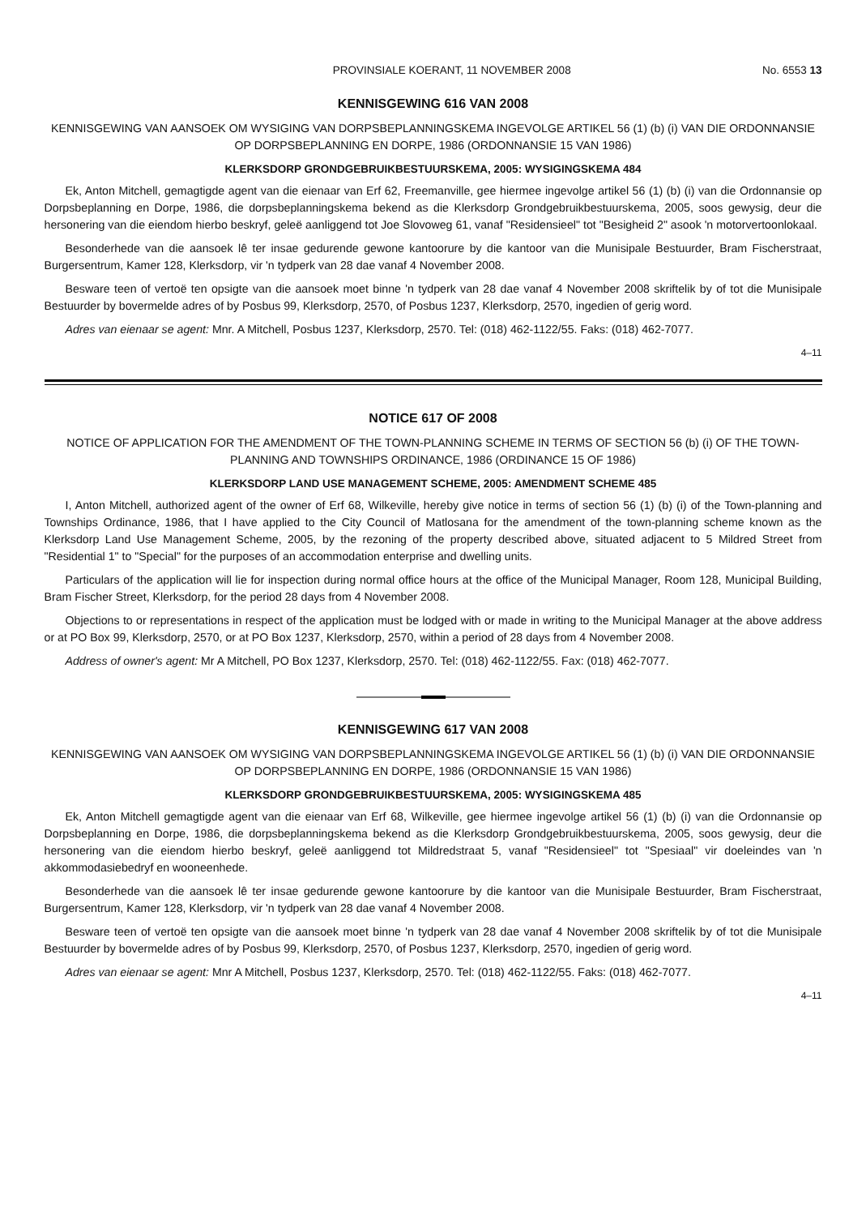PROVINSIALE KOERANT, 11 NOVEMBER 2008 No. 6553 13
KENNISGEWING 616 VAN 2008
KENNISGEWING VAN AANSOEK OM WYSIGING VAN DORPSBEPLANNINGSKEMA INGEVOLGE ARTIKEL 56 (1) (b) (i) VAN DIE ORDONNANSIE OP DORPSBEPLANNING EN DORPE, 1986 (ORDONNANSIE 15 VAN 1986)
KLERKSDORP GRONDGEBRUIKBESTUURSKEMA, 2005: WYSIGINGSKEMA 484
Ek, Anton Mitchell, gemagtigde agent van die eienaar van Erf 62, Freemanville, gee hiermee ingevolge artikel 56 (1) (b) (i) van die Ordonnansie op Dorpsbeplanning en Dorpe, 1986, die dorpsbeplanningskema bekend as die Klerksdorp Grondgebruikbestuurskema, 2005, soos gewysig, deur die hersonering van die eiendom hierbo beskryf, geleë aanliggend tot Joe Slovoweg 61, vanaf "Residensieel" tot "Besigheid 2" asook 'n motorvertoonlokaal.
Besonderhede van die aansoek lê ter insae gedurende gewone kantoorure by die kantoor van die Munisipale Bestuurder, Bram Fischerstraat, Burgersentrum, Kamer 128, Klerksdorp, vir 'n tydperk van 28 dae vanaf 4 November 2008.
Besware teen of vertoë ten opsigte van die aansoek moet binne 'n tydperk van 28 dae vanaf 4 November 2008 skriftelik by of tot die Munisipale Bestuurder by bovermelde adres of by Posbus 99, Klerksdorp, 2570, of Posbus 1237, Klerksdorp, 2570, ingedien of gerig word.
Adres van eienaar se agent: Mnr. A Mitchell, Posbus 1237, Klerksdorp, 2570. Tel: (018) 462-1122/55. Faks: (018) 462-7077.
4–11
NOTICE 617 OF 2008
NOTICE OF APPLICATION FOR THE AMENDMENT OF THE TOWN-PLANNING SCHEME IN TERMS OF SECTION 56 (b) (i) OF THE TOWN-PLANNING AND TOWNSHIPS ORDINANCE, 1986 (ORDINANCE 15 OF 1986)
KLERKSDORP LAND USE MANAGEMENT SCHEME, 2005: AMENDMENT SCHEME 485
I, Anton Mitchell, authorized agent of the owner of Erf 68, Wilkeville, hereby give notice in terms of section 56 (1) (b) (i) of the Town-planning and Townships Ordinance, 1986, that I have applied to the City Council of Matlosana for the amendment of the town-planning scheme known as the Klerksdorp Land Use Management Scheme, 2005, by the rezoning of the property described above, situated adjacent to 5 Mildred Street from "Residential 1" to "Special" for the purposes of an accommodation enterprise and dwelling units.
Particulars of the application will lie for inspection during normal office hours at the office of the Municipal Manager, Room 128, Municipal Building, Bram Fischer Street, Klerksdorp, for the period 28 days from 4 November 2008.
Objections to or representations in respect of the application must be lodged with or made in writing to the Municipal Manager at the above address or at PO Box 99, Klerksdorp, 2570, or at PO Box 1237, Klerksdorp, 2570, within a period of 28 days from 4 November 2008.
Address of owner's agent: Mr A Mitchell, PO Box 1237, Klerksdorp, 2570. Tel: (018) 462-1122/55. Fax: (018) 462-7077.
KENNISGEWING 617 VAN 2008
KENNISGEWING VAN AANSOEK OM WYSIGING VAN DORPSBEPLANNINGSKEMA INGEVOLGE ARTIKEL 56 (1) (b) (i) VAN DIE ORDONNANSIE OP DORPSBEPLANNING EN DORPE, 1986 (ORDONNANSIE 15 VAN 1986)
KLERKSDORP GRONDGEBRUIKBESTUURSKEMA, 2005: WYSIGINGSKEMA 485
Ek, Anton Mitchell gemagtigde agent van die eienaar van Erf 68, Wilkeville, gee hiermee ingevolge artikel 56 (1) (b) (i) van die Ordonnansie op Dorpsbeplanning en Dorpe, 1986, die dorpsbeplanningskema bekend as die Klerksdorp Grondgebruikbestuurskema, 2005, soos gewysig, deur die hersonering van die eiendom hierbo beskryf, geleë aanliggend tot Mildredstraat 5, vanaf "Residensieel" tot "Spesiaal" vir doeleindes van 'n akkommodasiebedryf en wooneenhede.
Besonderhede van die aansoek lê ter insae gedurende gewone kantoorure by die kantoor van die Munisipale Bestuurder, Bram Fischerstraat, Burgersentrum, Kamer 128, Klerksdorp, vir 'n tydperk van 28 dae vanaf 4 November 2008.
Besware teen of vertoë ten opsigte van die aansoek moet binne 'n tydperk van 28 dae vanaf 4 November 2008 skriftelik by of tot die Munisipale Bestuurder by bovermelde adres of by Posbus 99, Klerksdorp, 2570, of Posbus 1237, Klerksdorp, 2570, ingedien of gerig word.
Adres van eienaar se agent: Mnr A Mitchell, Posbus 1237, Klerksdorp, 2570. Tel: (018) 462-1122/55. Faks: (018) 462-7077.
4–11